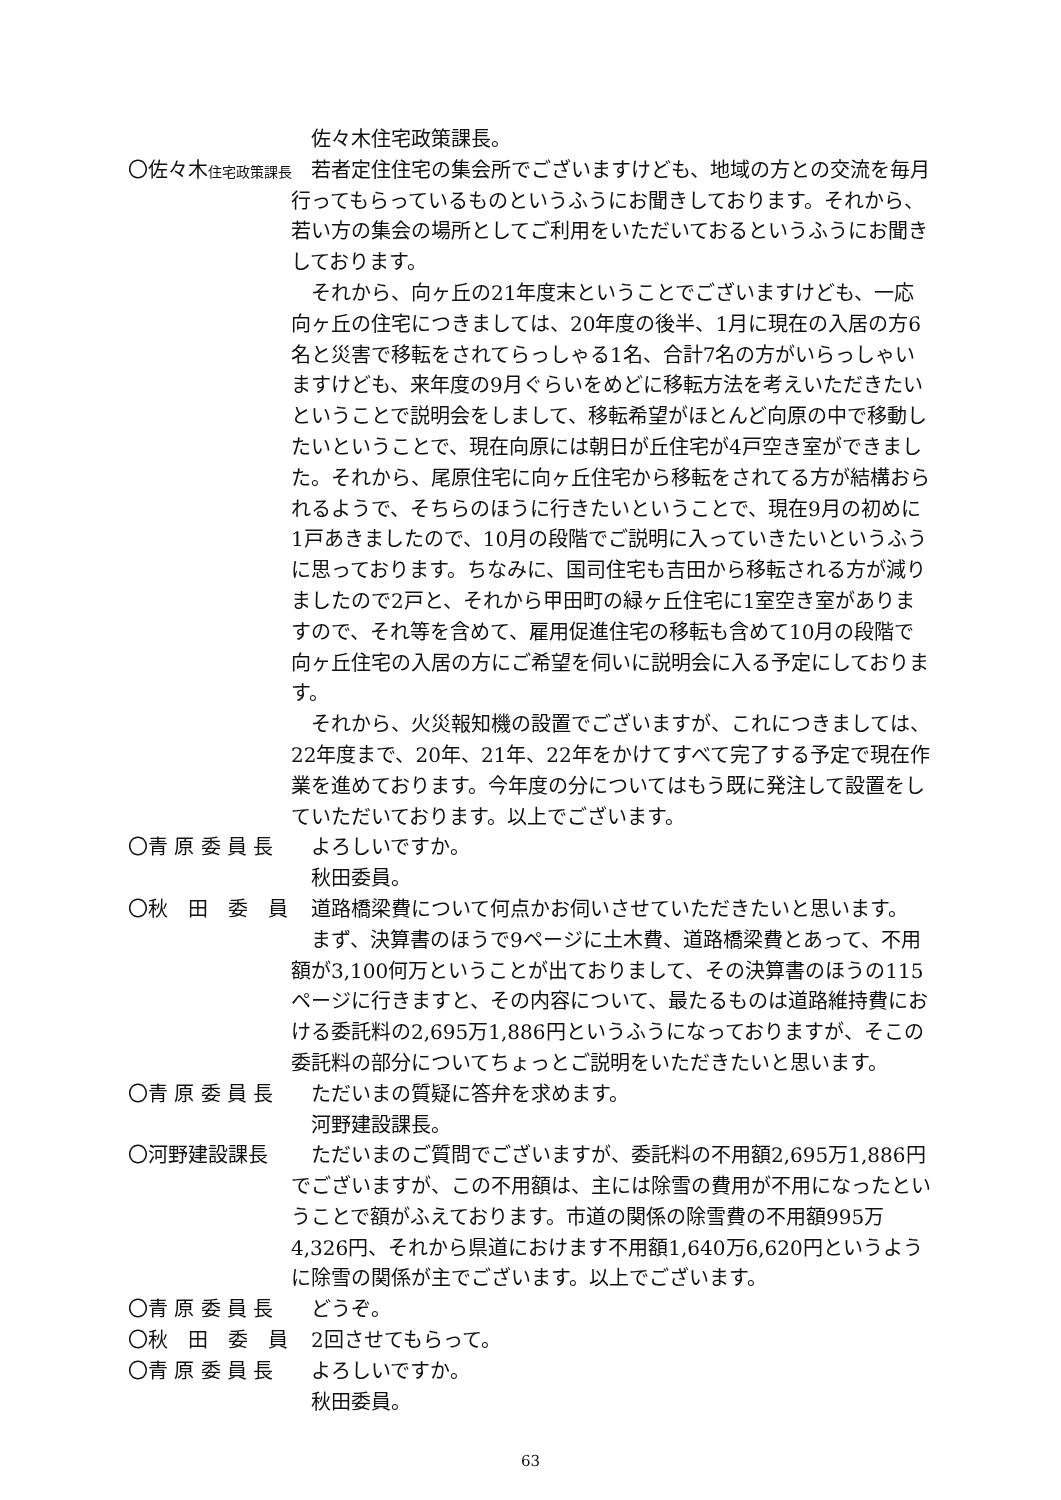佐々木住宅政策課長。
〇佐々木住宅政策課長
　若者定住住宅の集会所でございますけども、地域の方との交流を毎月行ってもらっているものというふうにお聞きしております。それから、若い方の集会の場所としてご利用をいただいておるというふうにお聞きしております。
　それから、向ヶ丘の21年度末ということでございますけども、一応向ヶ丘の住宅につきましては、20年度の後半、1月に現在の入居の方6名と災害で移転をされてらっしゃる1名、合計7名の方がいらっしゃいますけども、来年度の9月ぐらいをめどに移転方法を考えいただきたいということで説明会をしまして、移転希望がほとんど向原の中で移動したいということで、現在向原には朝日が丘住宅が4戸空き室ができました。それから、尾原住宅に向ヶ丘住宅から移転をされてる方が結構おられるようで、そちらのほうに行きたいということで、現在9月の初めに1戸あきましたので、10月の段階でご説明に入っていきたいというふうに思っております。ちなみに、国司住宅も吉田から移転される方が減りましたので2戸と、それから甲田町の緑ヶ丘住宅に1室空き室がありますので、それ等を含めて、雇用促進住宅の移転も含めて10月の段階で向ヶ丘住宅の入居の方にご希望を伺いに説明会に入る予定にしております。
　それから、火災報知機の設置でございますが、これにつきましては、22年度まで、20年、21年、22年をかけてすべて完了する予定で現在作業を進めております。今年度の分についてはもう既に発注して設置をしていただいております。以上でございます。
〇青 原 委 員 長 　よろしいですか。
　秋田委員。
〇秋　田　委　員 　道路橋梁費について何点かお伺いさせていただきたいと思います。
　まず、決算書のほうで9ページに土木費、道路橋梁費とあって、不用額が3,100何万ということが出ておりまして、その決算書のほうの115ページに行きますと、その内容について、最たるものは道路維持費における委託料の2,695万1,886円というふうになっておりますが、そこの委託料の部分についてちょっとご説明をいただきたいと思います。
〇青 原 委 員 長 　ただいまの質疑に答弁を求めます。
　河野建設課長。
〇河野建設課長 　ただいまのご質問でございますが、委託料の不用額2,695万1,886円でございますが、この不用額は、主には除雪の費用が不用になったということで額がふえております。市道の関係の除雪費の不用額995万4,326円、それから県道におけます不用額1,640万6,620円というように除雪の関係が主でございます。以上でございます。
〇青 原 委 員 長 　どうぞ。
〇秋　田　委　員 　2回させてもらって。
〇青 原 委 員 長 　よろしいですか。
　秋田委員。
63